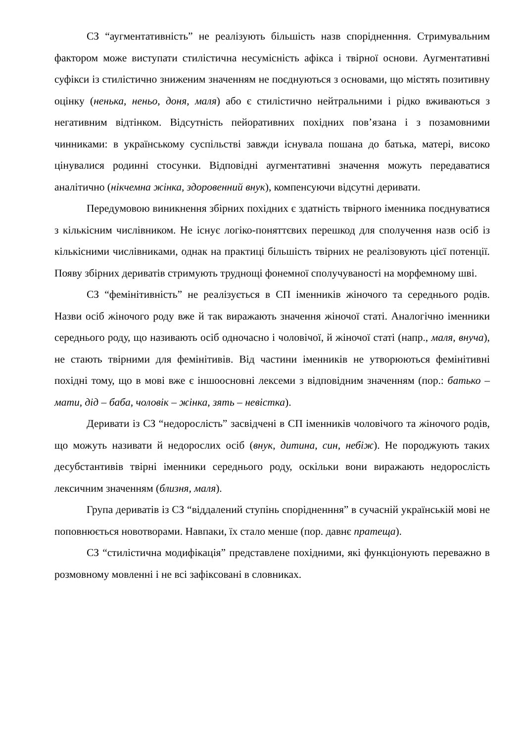СЗ “аугментативність” не реалізують більшість назв спорідненння. Стримувальним фактором може виступати стилістична несумісність афікса і твірної основи. Аугментативні суфікси із стилістично зниженим значенням не поєднуються з основами, що містять позитивну оцінку (ненька, неньо, доня, маля) або є стилістично нейтральними і рідко вживаються з негативним відтінком. Відсутність пейоративних похідних пов’язана і з позамовними чинниками: в українському суспільстві завжди існувала пошана до батька, матері, високо цінувалися родинні стосунки. Відповідні аугментативні значення можуть передаватися аналітично (нікчемна жінка, здоровенний внук), компенсуючи відсутні деривати.
Передумовою виникнення збірних похідних є здатність твірного іменника поєднуватися з кількісним числівником. Не існує логіко-поняттєвих перешкод для сполучення назв осіб із кількісними числівниками, однак на практиці більшість твірних не реалізовують цієї потенції. Появу збірних дериватів стримують труднощі фонемної сполучуваності на морфемному шві.
СЗ “фемінітивність” не реалізується в СП іменників жіночого та середнього родів. Назви осіб жіночого роду вже й так виражають значення жіночої статі. Аналогічно іменники середнього роду, що називають осіб одночасно і чоловічої, й жіночої статі (напр., маля, внуча), не стають твірними для фемінітивів. Від частини іменників не утворюються фемінітивні похідні тому, що в мові вже є іншоосновні лексеми з відповідним значенням (пор.: батько – мати, дід – баба, чоловік – жінка, зять – невістка).
Деривати із СЗ “недорослість” засвідчені в СП іменників чоловічого та жіночого родів, що можуть називати й недорослих осіб (внук, дитина, син, небіж). Не породжують таких десубстантивів твірні іменники середнього роду, оскільки вони виражають недорослість лексичним значенням (близня, маля).
Група дериватів із СЗ “віддалений ступінь спорідненння” в сучасній українській мові не поповнюється новотворами. Навпаки, їх стало менше (пор. давнє пратещa).
СЗ “стилістична модифікація” представлене похідними, які функціонують переважно в розмовному мовленні і не всі зафіксовані в словниках.